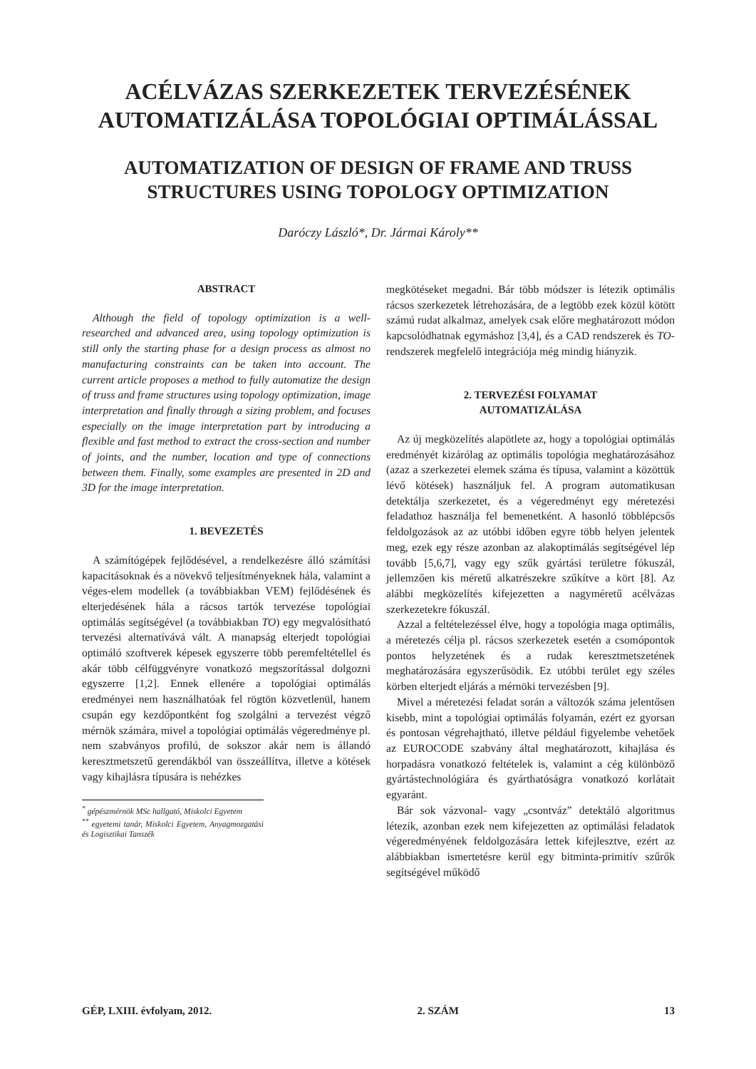ACÉLVÁZAS SZERKEZETEK TERVEZÉSÉNEK
AUTOMATIZÁLÁSA TOPOLÓGIAI OPTIMÁLÁSSAL
AUTOMATIZATION OF DESIGN OF FRAME AND TRUSS
STRUCTURES USING TOPOLOGY OPTIMIZATION
Daróczy László*, Dr. Jármai Károly**
ABSTRACT
Although the field of topology optimization is a well-researched and advanced area, using topology optimization is still only the starting phase for a design process as almost no manufacturing constraints can be taken into account. The current article proposes a method to fully automatize the design of truss and frame structures using topology optimization, image interpretation and finally through a sizing problem, and focuses especially on the image interpretation part by introducing a flexible and fast method to extract the cross-section and number of joints, and the number, location and type of connections between them. Finally, some examples are presented in 2D and 3D for the image interpretation.
1. BEVEZETÉS
A számítógépek fejlődésével, a rendelkezésre álló számítási kapacitásoknak és a növekvő teljesítményeknek hála, valamint a véges-elem modellek (a továbbiakban VEM) fejlődésének és elterjedésének hála a rácsos tartók tervezése topológiai optimálás segítségével (a továbbiakban TO) egy megvalósítható tervezési alternatívává vált. A manapság elterjedt topológiai optimáló szoftverek képesek egyszerre több peremfeltétellel és akár több célfüggvényre vonatkozó megszorítással dolgozni egyszerre [1,2]. Ennek ellenére a topológiai optimálás eredményei nem használhatóak fel rögtön közvetlenül, hanem csupán egy kezdőpontként fog szolgálni a tervezést végző mérnök számára, mivel a topológiai optimálás végeredménye pl. nem szabványos profilú, de sokszor akár nem is állandó keresztmetszetű gerendákból van összeállítva, illetve a kötések vagy kihajlásra típusára is nehézkes
<sup>*</sup> gépészmérnök MSc hallgató, Miskolci Egyetem
<sup>**</sup> egyetemi tanár, Miskolci Egyetem, Anyagmozgatási és Logisztikai Tanszék
megkötéseket megadni. Bár több módszer is létezik optimális rácsos szerkezetek létrehozására, de a legtöbb ezek közül kötött számú rudat alkalmaz, amelyek csak előre meghatározott módon kapcsolódhatnak egymáshoz [3,4], és a CAD rendszerek és TO-rendszerek megfelelő integrációja még mindig hiányzik.
2. TERVEZÉSI FOLYAMAT
AUTOMATIZÁLÁSA
Az új megközelítés alapötlete az, hogy a topológiai optimálás eredményét kizárólag az optimális topológia meghatározásához (azaz a szerkezetei elemek száma és típusa, valamint a közöttük lévő kötések) használjuk fel. A program automatikusan detektálja szerkezetet, és a végeredményt egy méretezési feladathoz használja fel bemenetként. A hasonló többlépcsős feldolgozások az az utóbbi időben egyre több helyen jelentek meg, ezek egy része azonban az alakoptimálás segítségével lép tovább [5,6,7], vagy egy szűk gyártási területre fókuszál, jellemzően kis méretű alkatrészekre szűkítve a kört [8]. Az alábbi megközelítés kifejezetten a nagyméretű acélvázas szerkezetekre fókuszál.
Azzal a feltételezéssel élve, hogy a topológia maga optimális, a méretezés célja pl. rácsos szerkezetek esetén a csomópontok pontos helyzetének és a rudak keresztmetszetének meghatározására egyszerűsödik. Ez utóbbi terület egy széles körben elterjedt eljárás a mérnöki tervezésben [9].
Mivel a méretezési feladat során a változók száma jelentősen kisebb, mint a topológiai optimálás folyamán, ezért ez gyorsan és pontosan végrehajtható, illetve például figyelembe vehetőek az EUROCODE szabvány által meghatározott, kihajlása és horpadásra vonatkozó feltételek is, valamint a cég különböző gyártástechnológiára és gyárthatóságra vonatkozó korlátait egyaránt.
Bár sok vázvonal- vagy „csontváz” detektáló algoritmus létezik, azonban ezek nem kifejezetten az optimálási feladatok végeredményének feldolgozására lettek kifejlesztve, ezért az alábbiakban ismertetésre kerül egy bitminta-primitív szűrők segítségével működő
GÉP, LXIII. évfolyam, 2012. 2. SZÁM 13